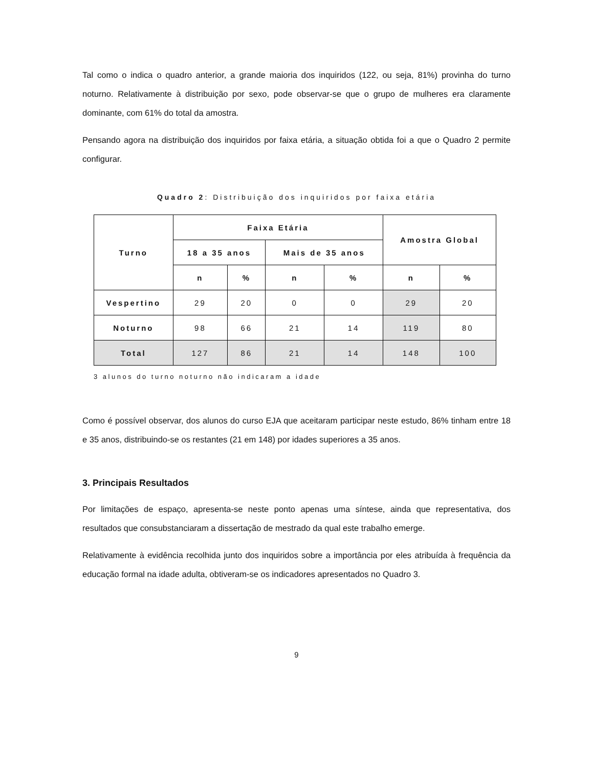Tal como o indica o quadro anterior, a grande maioria dos inquiridos (122, ou seja, 81%) provinha do turno noturno. Relativamente à distribuição por sexo, pode observar-se que o grupo de mulheres era claramente dominante, com 61% do total da amostra.
Pensando agora na distribuição dos inquiridos por faixa etária, a situação obtida foi a que o Quadro 2 permite configurar.
Quadro 2: Distribuição dos inquiridos por faixa etária
| Turno | Faixa Etária | | | | Amostra Global | |
| --- | --- | --- | --- | --- | --- | --- |
| | 18 a 35 anos | | Mais de 35 anos | | | |
| | n | % | n | % | n | % |
| Vespertino | 29 | 20 | 0 | 0 | 29 | 20 |
| Noturno | 98 | 66 | 21 | 14 | 119 | 80 |
| Total | 127 | 86 | 21 | 14 | 148 | 100 |
3 alunos do turno noturno não indicaram a idade
Como é possível observar, dos alunos do curso EJA que aceitaram participar neste estudo, 86% tinham entre 18 e 35 anos, distribuindo-se os restantes (21 em 148) por idades superiores a 35 anos.
3. Principais Resultados
Por limitações de espaço, apresenta-se neste ponto apenas uma síntese, ainda que representativa, dos resultados que consubstanciaram a dissertação de mestrado da qual este trabalho emerge.
Relativamente à evidência recolhida junto dos inquiridos sobre a importância por eles atribuída à frequência da educação formal na idade adulta, obtiveram-se os indicadores apresentados no Quadro 3.
9